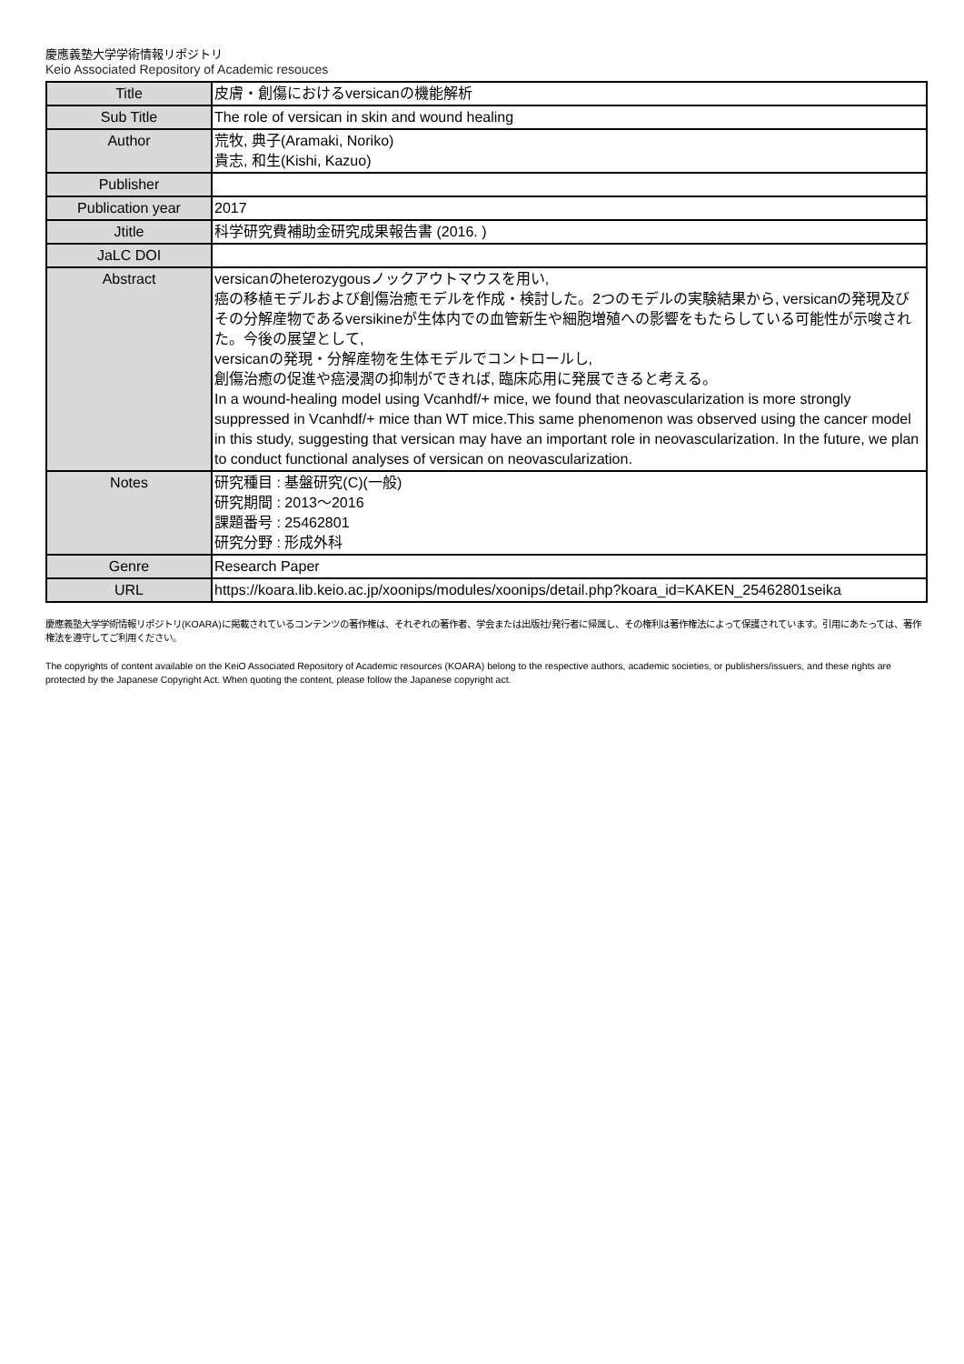慶應義塾大学学術情報リポジトリ
Keio Associated Repository of Academic resouces
| Title | 皮膚・創傷におけるversicanの機能解析 |
| Sub Title | The role of versican in skin and wound healing |
| Author | 荒牧, 典子(Aramaki, Noriko) 貴志, 和生(Kishi, Kazuo) |
| Publisher | |
| Publication year | 2017 |
| Jtitle | 科学研究費補助金研究成果報告書 (2016. ) |
| JaLC DOI | |
| Abstract | versicanのheterozygousノックアウトマウスを用い, 癌の移植モデルおよび創傷治癒モデルを作成・検討した。2つのモデルの実験結果から, versicanの発現及びその分解産物であるversikineが生体内での血管新生や細胞増殖への影響をもたらしている可能性が示唆された。今後の展望として, versicanの発現・分解産物を生体モデルでコントロールし, 創傷治癒の促進や癌浸潤の抑制ができれば, 臨床応用に発展できると考える。 In a wound-healing model using Vcanhdf/+ mice, we found that neovascularization is more strongly suppressed in Vcanhdf/+ mice than WT mice.This same phenomenon was observed using the cancer model in this study, suggesting that versican may have an important role in neovascularization. In the future, we plan to conduct functional analyses of versican on neovascularization. |
| Notes | 研究種目 : 基盤研究(C)(一般) 研究期間 : 2013～2016 課題番号 : 25462801 研究分野 : 形成外科 |
| Genre | Research Paper |
| URL | https://koara.lib.keio.ac.jp/xoonips/modules/xoonips/detail.php?koara_id=KAKEN_25462801seika |
慶應義塾大学学術情報リポジトリ(KOARA)に掲載されているコンテンツの著作権は、それぞれの著作者、学会または出版社/発行者に帰属し、その権利は著作権法によって保護されています。引用にあたっては、著作権法を遵守してご利用ください。
The copyrights of content available on the KeiO Associated Repository of Academic resources (KOARA) belong to the respective authors, academic societies, or publishers/issuers, and these rights are protected by the Japanese Copyright Act. When quoting the content, please follow the Japanese copyright act.